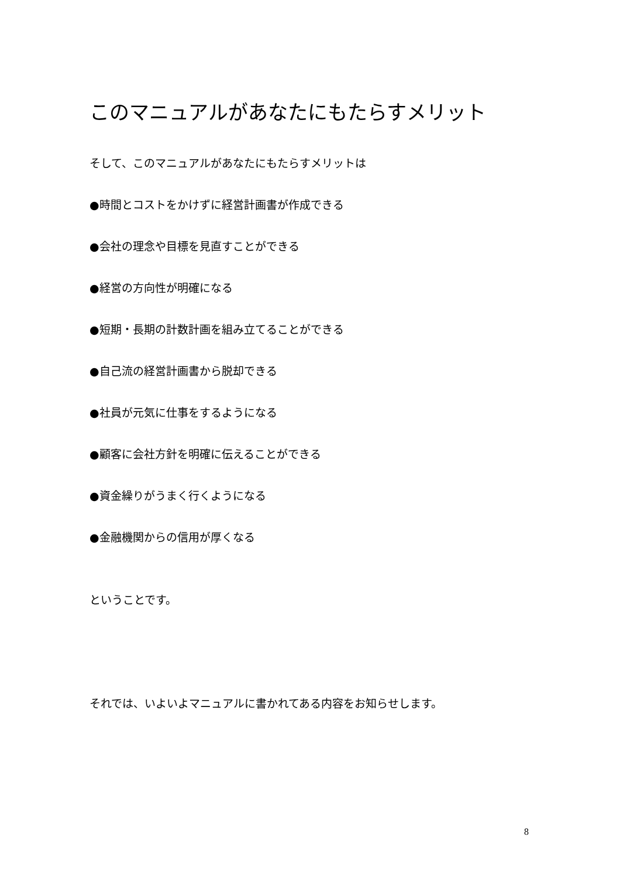このマニュアルがあなたにもたらすメリット
そして、このマニュアルがあなたにもたらすメリットは
●時間とコストをかけずに経営計画書が作成できる
●会社の理念や目標を見直すことができる
●経営の方向性が明確になる
●短期・長期の計数計画を組み立てることができる
●自己流の経営計画書から脱却できる
●社員が元気に仕事をするようになる
●顧客に会社方針を明確に伝えることができる
●資金繰りがうまく行くようになる
●金融機関からの信用が厚くなる
ということです。
それでは、いよいよマニュアルに書かれてある内容をお知らせします。
8